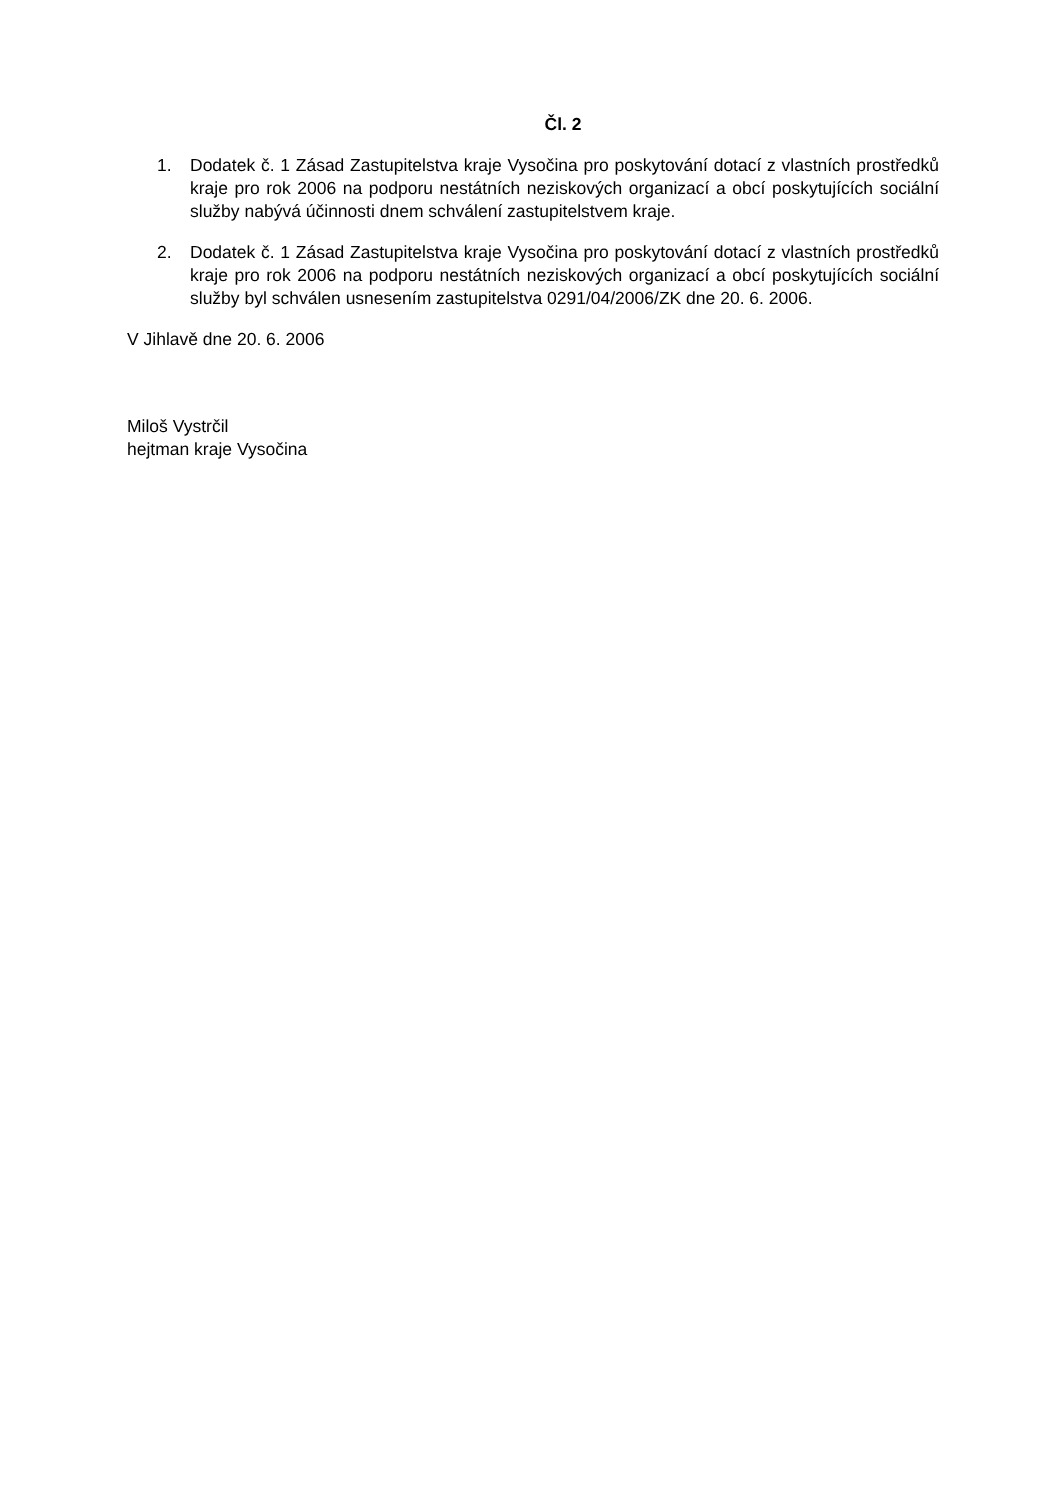Čl. 2
1. Dodatek č. 1 Zásad Zastupitelstva kraje Vysočina pro poskytování dotací z vlastních prostředků kraje pro rok 2006 na podporu nestátních neziskových organizací a obcí poskytujících sociální služby nabývá účinnosti dnem schválení zastupitelstvem kraje.
2. Dodatek č. 1 Zásad Zastupitelstva kraje Vysočina pro poskytování dotací z vlastních prostředků kraje pro rok 2006 na podporu nestátních neziskových organizací a obcí poskytujících sociální služby byl schválen usnesením zastupitelstva 0291/04/2006/ZK dne 20. 6. 2006.
V Jihlavě dne 20. 6. 2006
Miloš Vystrčil
hejtman kraje Vysočina